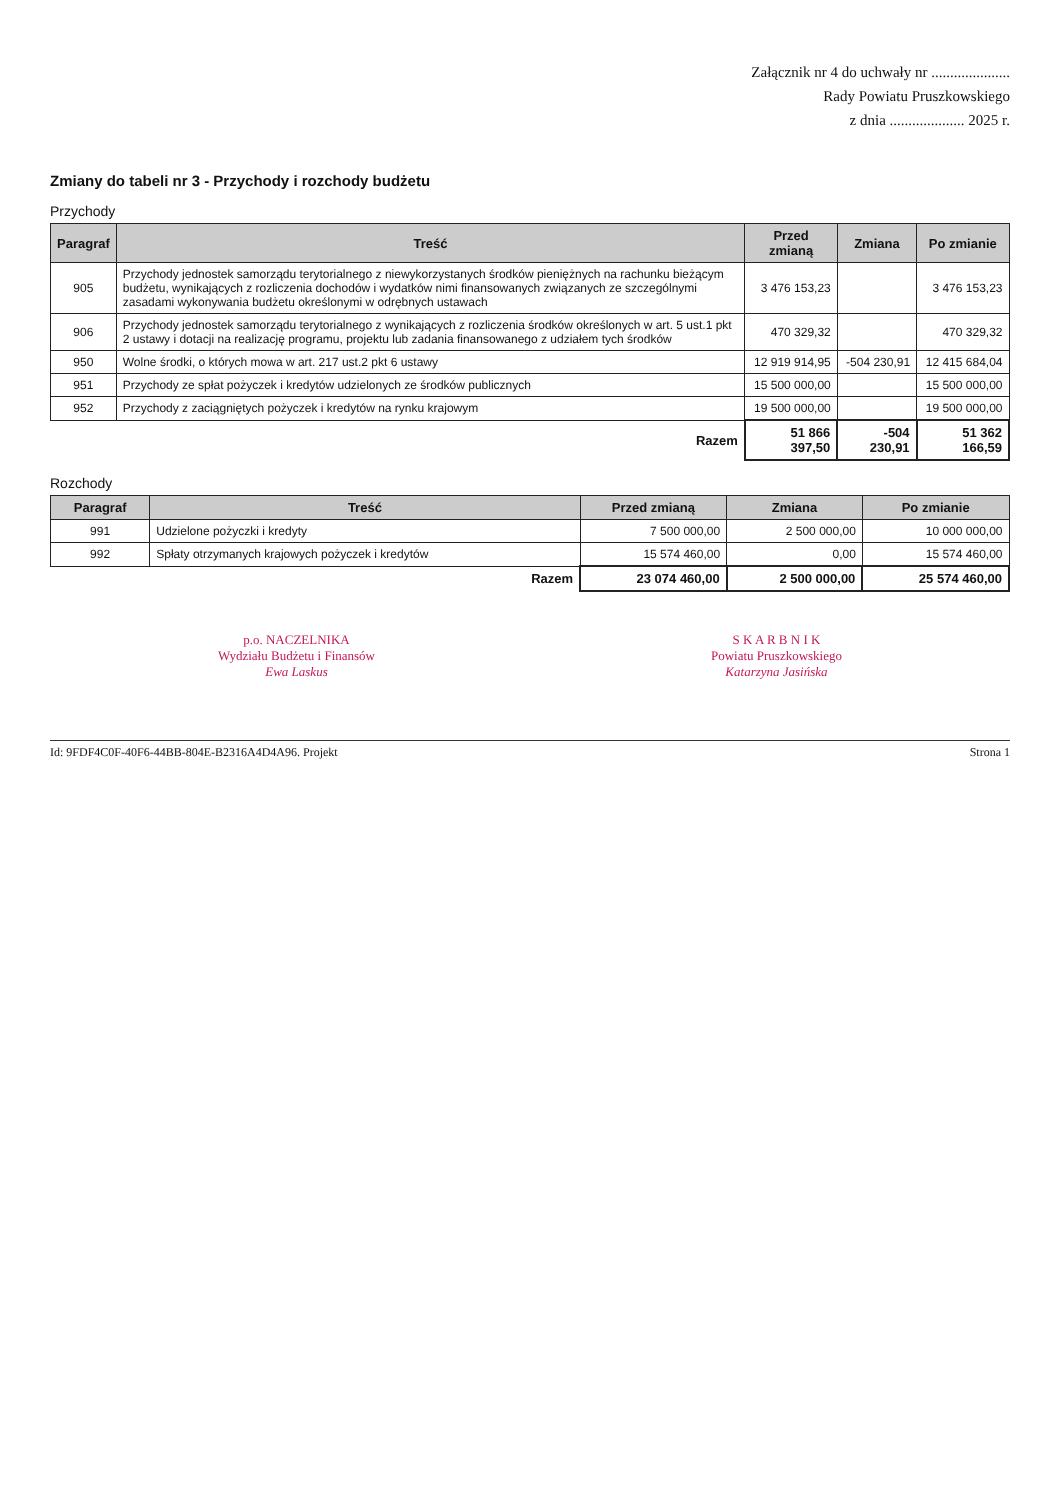Załącznik nr 4 do uchwały nr .....................
Rady Powiatu Pruszkowskiego
z dnia .................... 2025 r.
Zmiany do tabeli nr 3 - Przychody i rozchody budżetu
Przychody
| Paragraf | Treść | Przed zmianą | Zmiana | Po zmianie |
| --- | --- | --- | --- | --- |
| 905 | Przychody jednostek samorządu terytorialnego z niewykorzystanych środków pieniężnych na rachunku bieżącym budżetu, wynikających z rozliczenia dochodów i wydatków nimi finansowanych związanych ze szczególnymi zasadami wykonywania budżetu określonymi w odrębnych ustawach | 3 476 153,23 | | 3 476 153,23 |
| 906 | Przychody jednostek samorządu terytorialnego z wynikających z rozliczenia środków określonych w art. 5 ust.1 pkt 2 ustawy i dotacji na realizację programu, projektu lub zadania finansowanego z udziałem tych środków | 470 329,32 | | 470 329,32 |
| 950 | Wolne środki, o których mowa w art. 217 ust.2 pkt 6 ustawy | 12 919 914,95 | -504 230,91 | 12 415 684,04 |
| 951 | Przychody ze spłat pożyczek i kredytów udzielonych ze środków publicznych | 15 500 000,00 | | 15 500 000,00 |
| 952 | Przychody z zaciągniętych pożyczek i kredytów na rynku krajowym | 19 500 000,00 | | 19 500 000,00 |
| | Razem | 51 866 397,50 | -504 230,91 | 51 362 166,59 |
Rozchody
| Paragraf | Treść | Przed zmianą | Zmiana | Po zmianie |
| --- | --- | --- | --- | --- |
| 991 | Udzielone pożyczki i kredyty | 7 500 000,00 | 2 500 000,00 | 10 000 000,00 |
| 992 | Spłaty otrzymanych krajowych pożyczek i kredytów | 15 574 460,00 | 0,00 | 15 574 460,00 |
| | Razem | 23 074 460,00 | 2 500 000,00 | 25 574 460,00 |
p.o. NACZELNIKA
Wydziału Budżetu i Finansów
Ewa Laskus
S K A R B N I K
Powiatu Pruszkowskiego
Katarzyna Jasińska
Id: 9FDF4C0F-40F6-44BB-804E-B2316A4D4A96. Projekt Strona 1